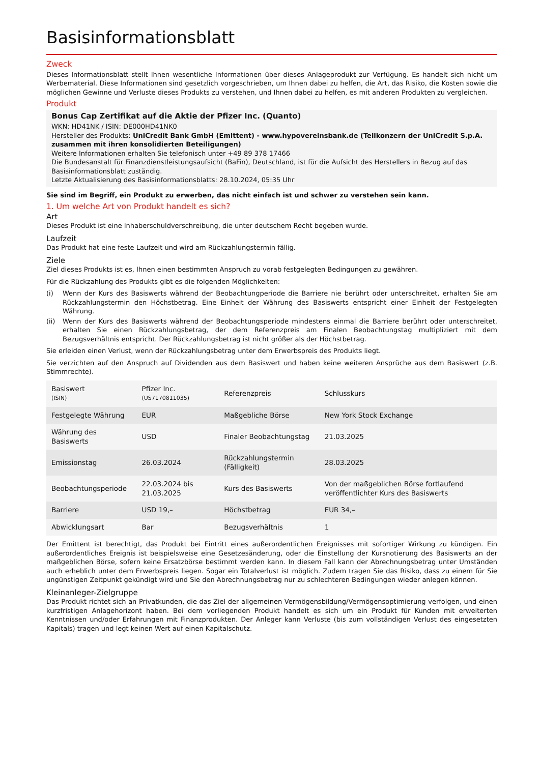Basisinformationsblatt
Zweck
Dieses Informationsblatt stellt Ihnen wesentliche Informationen über dieses Anlageprodukt zur Verfügung. Es handelt sich nicht um Werbematerial. Diese Informationen sind gesetzlich vorgeschrieben, um Ihnen dabei zu helfen, die Art, das Risiko, die Kosten sowie die möglichen Gewinne und Verluste dieses Produkts zu verstehen, und Ihnen dabei zu helfen, es mit anderen Produkten zu vergleichen.
Produkt
Bonus Cap Zertifikat auf die Aktie der Pfizer Inc. (Quanto)
WKN: HD41NK / ISIN: DE000HD41NK0
Hersteller des Produkts: UniCredit Bank GmbH (Emittent) - www.hypovereinsbank.de (Teilkonzern der UniCredit S.p.A. zusammen mit ihren konsolidierten Beteiligungen)
Weitere Informationen erhalten Sie telefonisch unter +49 89 378 17466
Die Bundesanstalt für Finanzdienstleistungsaufsicht (BaFin), Deutschland, ist für die Aufsicht des Herstellers in Bezug auf das Basisinformationsblatt zuständig.
Letzte Aktualisierung des Basisinformationsblatts: 28.10.2024, 05:35 Uhr
Sie sind im Begriff, ein Produkt zu erwerben, das nicht einfach ist und schwer zu verstehen sein kann.
1. Um welche Art von Produkt handelt es sich?
Art
Dieses Produkt ist eine Inhaberschuldverschreibung, die unter deutschem Recht begeben wurde.
Laufzeit
Das Produkt hat eine feste Laufzeit und wird am Rückzahlungstermin fällig.
Ziele
Ziel dieses Produkts ist es, Ihnen einen bestimmten Anspruch zu vorab festgelegten Bedingungen zu gewähren.
Für die Rückzahlung des Produkts gibt es die folgenden Möglichkeiten:
(i) Wenn der Kurs des Basiswerts während der Beobachtungperiode die Barriere nie berührt oder unterschreitet, erhalten Sie am Rückzahlungstermin den Höchstbetrag. Eine Einheit der Währung des Basiswerts entspricht einer Einheit der Festgelegten Währung.
(ii) Wenn der Kurs des Basiswerts während der Beobachtungsperiode mindestens einmal die Barriere berührt oder unterschreitet, erhalten Sie einen Rückzahlungsbetrag, der dem Referenzpreis am Finalen Beobachtungstag multipliziert mit dem Bezugsverhältnis entspricht. Der Rückzahlungsbetrag ist nicht größer als der Höchstbetrag.
Sie erleiden einen Verlust, wenn der Rückzahlungsbetrag unter dem Erwerbspreis des Produkts liegt.
Sie verzichten auf den Anspruch auf Dividenden aus dem Basiswert und haben keine weiteren Ansprüche aus dem Basiswert (z.B. Stimmrechte).
| Basiswert (ISIN) | Pfizer Inc. (US7170811035) | Referenzpreis | Schlusskurs |
| Festgelegte Währung | EUR | Maßgebliche Börse | New York Stock Exchange |
| Währung des Basiswerts | USD | Finaler Beobachtungstag | 21.03.2025 |
| Emissionstag | 26.03.2024 | Rückzahlungstermin (Fälligkeit) | 28.03.2025 |
| Beobachtungsperiode | 22.03.2024 bis 21.03.2025 | Kurs des Basiswerts | Von der maßgeblichen Börse fortlaufend veröffentlichter Kurs des Basiswerts |
| Barriere | USD 19,– | Höchstbetrag | EUR 34,– |
| Abwicklungsart | Bar | Bezugsverhältnis | 1 |
Der Emittent ist berechtigt, das Produkt bei Eintritt eines außerordentlichen Ereignisses mit sofortiger Wirkung zu kündigen. Ein außerordentliches Ereignis ist beispielsweise eine Gesetzesänderung, oder die Einstellung der Kursnotierung des Basiswerts an der maßgeblichen Börse, sofern keine Ersatzbörse bestimmt werden kann. In diesem Fall kann der Abrechnungsbetrag unter Umständen auch erheblich unter dem Erwerbspreis liegen. Sogar ein Totalverlust ist möglich. Zudem tragen Sie das Risiko, dass zu einem für Sie ungünstigen Zeitpunkt gekündigt wird und Sie den Abrechnungsbetrag nur zu schlechteren Bedingungen wieder anlegen können.
Kleinanleger-Zielgruppe
Das Produkt richtet sich an Privatkunden, die das Ziel der allgemeinen Vermögensbildung/Vermögensoptimierung verfolgen, und einen kurzfristigen Anlagehorizont haben. Bei dem vorliegenden Produkt handelt es sich um ein Produkt für Kunden mit erweiterten Kenntnissen und/oder Erfahrungen mit Finanzprodukten. Der Anleger kann Verluste (bis zum vollständigen Verlust des eingesetzten Kapitals) tragen und legt keinen Wert auf einen Kapitalschutz.